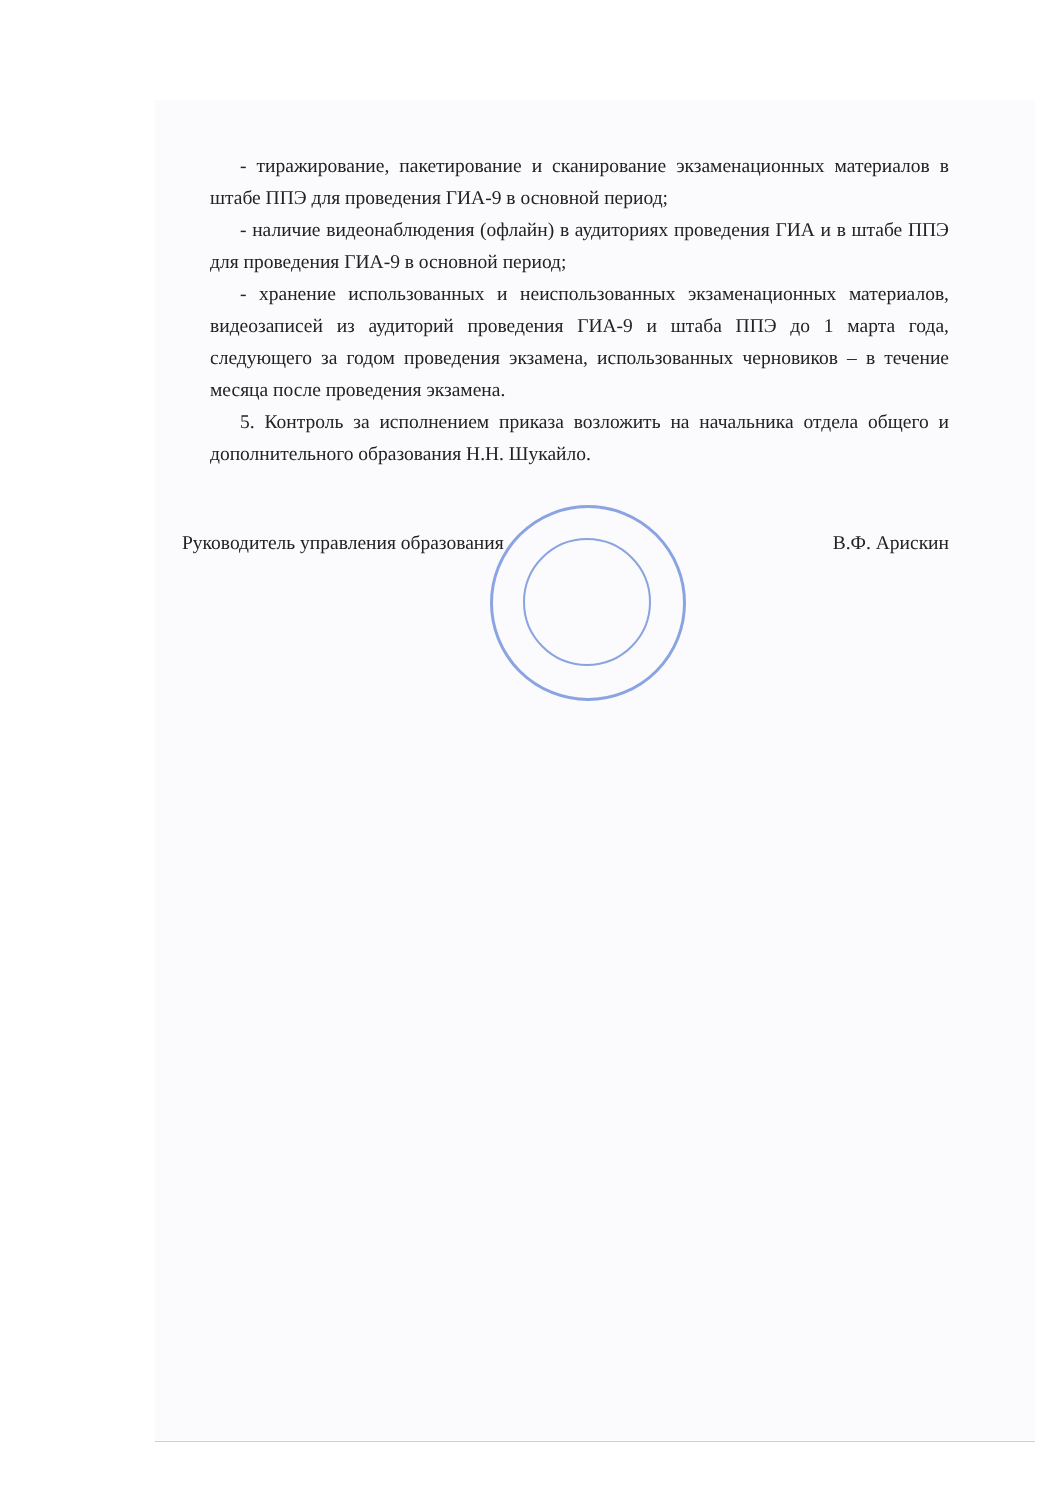- тиражирование, пакетирование и сканирование экзаменационных материалов в штабе ППЭ для проведения ГИА-9 в основной период;
- наличие видеонаблюдения (офлайн) в аудиториях проведения ГИА и в штабе ППЭ для проведения ГИА-9 в основной период;
- хранение использованных и неиспользованных экзаменационных материалов, видеозаписей из аудиторий проведения ГИА-9 и штаба ППЭ до 1 марта года, следующего за годом проведения экзамена, использованных черновиков – в течение месяца после проведения экзамена.
5. Контроль за исполнением приказа возложить на начальника отдела общего и дополнительного образования Н.Н. Шукайло.
Руководитель управления образования В.Ф. Арискин